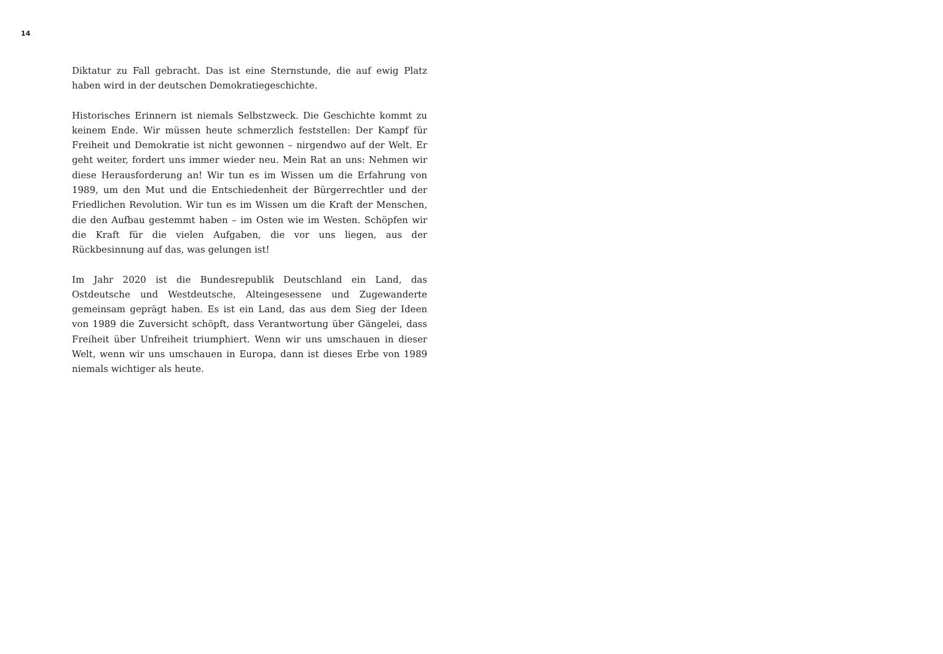14
Diktatur zu Fall gebracht. Das ist eine Sternstunde, die auf ewig Platz haben wird in der deutschen Demokratiegeschichte.
Historisches Erinnern ist niemals Selbstzweck. Die Geschichte kommt zu keinem Ende. Wir müssen heute schmerzlich feststellen: Der Kampf für Freiheit und Demokratie ist nicht gewonnen – nirgendwo auf der Welt. Er geht weiter, fordert uns immer wieder neu. Mein Rat an uns: Nehmen wir diese Herausforderung an! Wir tun es im Wissen um die Erfahrung von 1989, um den Mut und die Entschiedenheit der Bürgerrechtler und der Friedlichen Revolution. Wir tun es im Wissen um die Kraft der Menschen, die den Aufbau gestemmt haben – im Osten wie im Westen. Schöpfen wir die Kraft für die vielen Aufgaben, die vor uns liegen, aus der Rückbesinnung auf das, was gelungen ist!
Im Jahr 2020 ist die Bundesrepublik Deutschland ein Land, das Ostdeutsche und Westdeutsche, Alteingesessene und Zugewanderte gemeinsam geprägt haben. Es ist ein Land, das aus dem Sieg der Ideen von 1989 die Zuversicht schöpft, dass Verantwortung über Gängelei, dass Freiheit über Unfreiheit triumphiert. Wenn wir uns umschauen in dieser Welt, wenn wir uns umschauen in Europa, dann ist dieses Erbe von 1989 niemals wichtiger als heute.